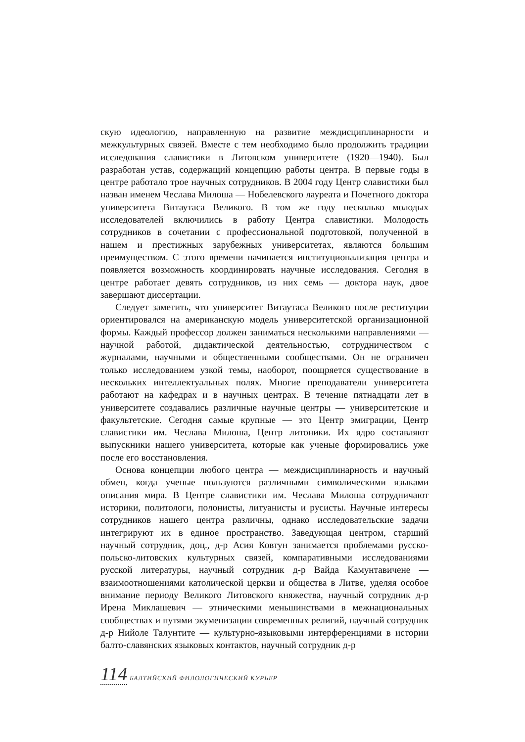скую идеологию, направленную на развитие междисциплинарности и межкультурных связей. Вместе с тем необходимо было продолжить традиции исследования славистики в Литовском университете (1920—1940). Был разработан устав, содержащий концепцию работы центра. В первые годы в центре работало трое научных сотрудников. В 2004 году Центр славистики был назван именем Чеслава Милоша — Нобелевского лауреата и Почетного доктора университета Витаутаса Великого. В том же году несколько молодых исследователей включились в работу Центра славистики. Молодость сотрудников в сочетании с профессиональной подготовкой, полученной в нашем и престижных зарубежных университетах, являются большим преимуществом. С этого времени начинается институционализация центра и появляется возможность координировать научные исследования. Сегодня в центре работает девять сотрудников, из них семь — доктора наук, двое завершают диссертации.
Следует заметить, что университет Витаутаса Великого после реституции ориентировался на американскую модель университетской организационной формы. Каждый профессор должен заниматься несколькими направлениями — научной работой, дидактической деятельностью, сотрудничеством с журналами, научными и общественными сообществами. Он не ограничен только исследованием узкой темы, наоборот, поощряется существование в нескольких интеллектуальных полях. Многие преподаватели университета работают на кафедрах и в научных центрах. В течение пятнадцати лет в университете создавались различные научные центры — университетские и факультетские. Сегодня самые крупные — это Центр эмиграции, Центр славистики им. Чеслава Милоша, Центр литоники. Их ядро составляют выпускники нашего университета, которые как ученые формировались уже после его восстановления.
Основа концепции любого центра — междисциплинарность и научный обмен, когда ученые пользуются различными символическими языками описания мира. В Центре славистики им. Чеслава Милоша сотрудничают историки, политологи, полонисты, литуанисты и русисты. Научные интересы сотрудников нашего центра различны, однако исследовательские задачи интегрируют их в единое пространство. Заведующая центром, старший научный сотрудник, доц., д-р Асия Ковтун занимается проблемами русско-польско-литовских культурных связей, компаративными исследованиями русской литературы, научный сотрудник д-р Вайда Камунтавичене — взаимоотношениями католической церкви и общества в Литве, уделяя особое внимание периоду Великого Литовского княжества, научный сотрудник д-р Ирена Миклашевич — этническими меньшинствами в межнациональных сообществах и путями экуменизации современных религий, научный сотрудник д-р Нийоле Талунтите — культурно-языковыми интерференциями в истории балто-славянских языковых контактов, научный сотрудник д-р
114 БАЛТИЙСКИЙ ФИЛОЛОГИЧЕСКИЙ КУРЬЕР